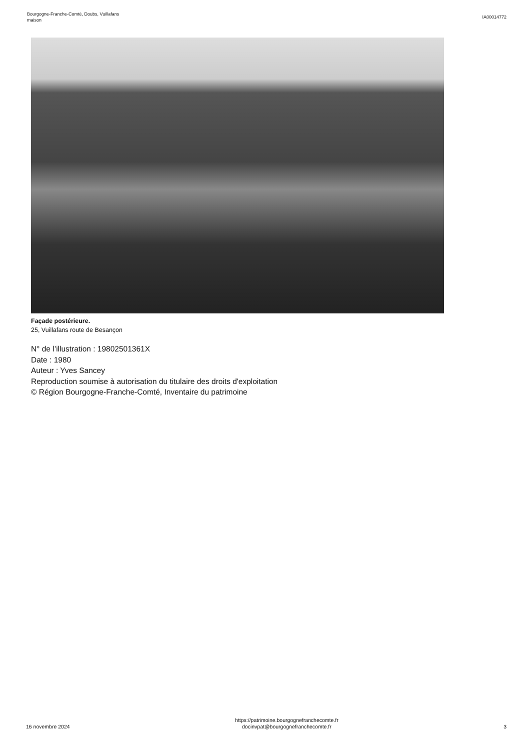Bourgogne-Franche-Comté, Doubs, Vuillafans
maison
IA00014772
Façade postérieure.
25, Vuillafans route de Besançon
N° de l’illustration : 19802501361X
Date : 1980
Auteur : Yves Sancey
Reproduction soumise à autorisation du titulaire des droits d'exploitation
© Région Bourgogne-Franche-Comté, Inventaire du patrimoine
16 novembre 2024
https://patrimoine.bourgognefranchecomte.fr
docinvpat@bourgognefranchecomte.fr
3